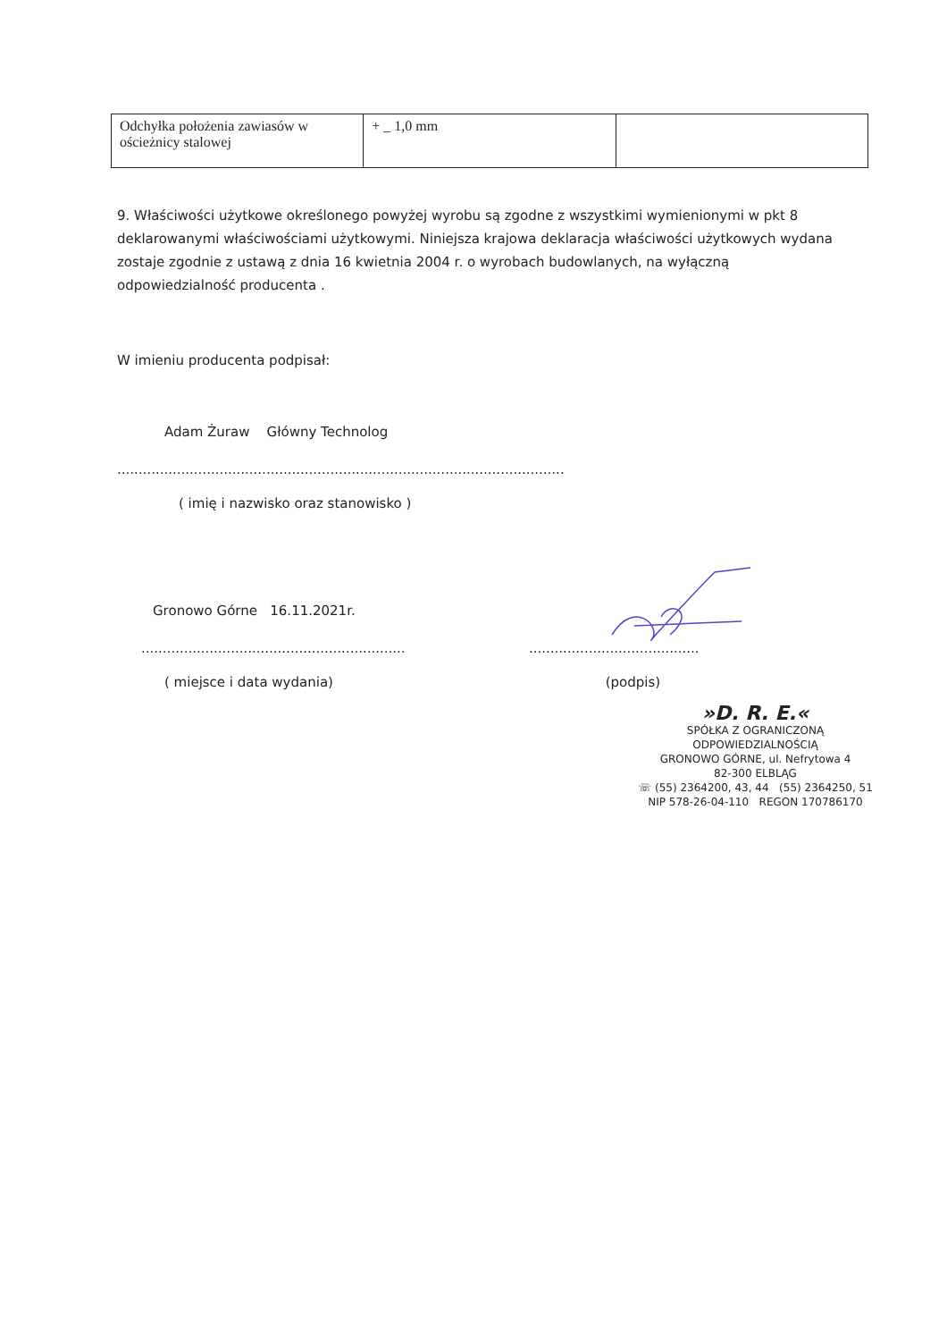| Odchyłka położenia zawiasów w ościeżnicy stalowej | + _ 1,0 mm | |
9. Właściwości użytkowe określonego powyżej wyrobu są zgodne z wszystkimi wymienionymi w pkt 8 deklarowanymi właściwościami użytkowymi. Niniejsza krajowa deklaracja właściwości użytkowych wydana zostaje zgodnie z ustawą z dnia 16 kwietnia 2004 r. o wyrobach budowlanych, na wyłączną odpowiedzialność producenta .
W imieniu producenta podpisał:
Adam Żuraw Główny Technolog
.........................................................................................................
( imię i nazwisko oraz stanowisko )
Gronowo Górne 16.11.2021r.
.............................................................. ........................................
( miejsce i data wydania) (podpis)
»D. R. E.«
SPÓŁKA Z OGRANICZONĄ ODPOWIEDZIALNOŚCIĄ
GRONOWO GÓRNE, ul. Nefrytowa 4
82-300 ELBLĄG
☏ (55) 2364200, 43, 44 (55) 2364250, 51
NIP 578-26-04-110 REGON 170786170